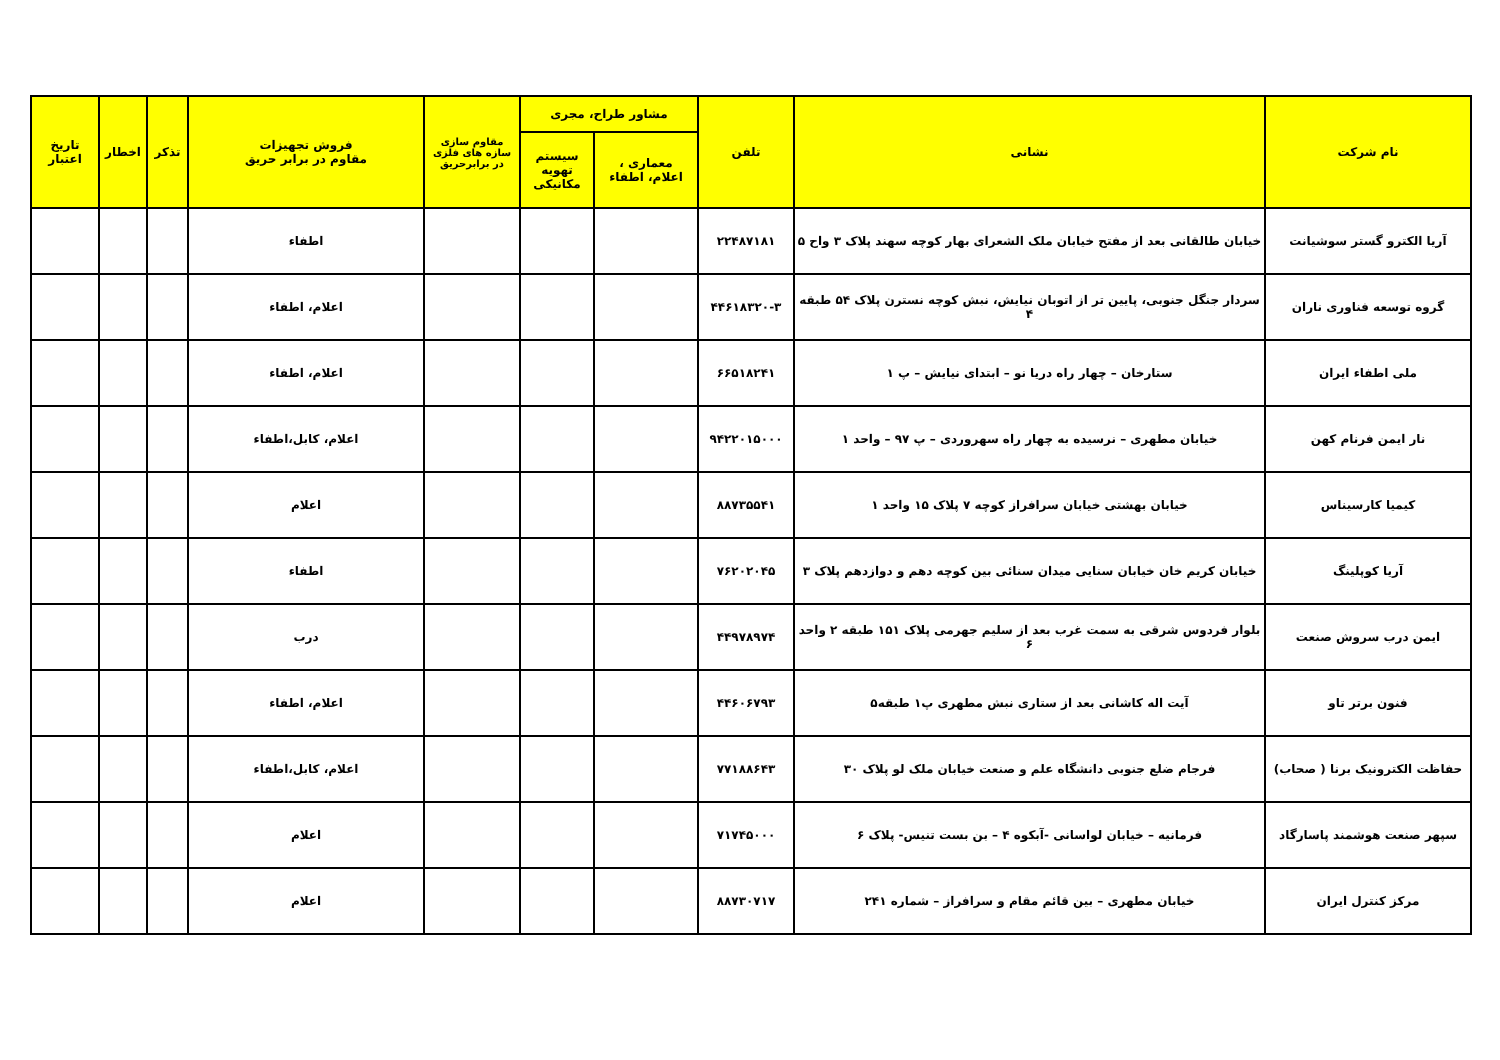| نام شرکت | نشانی | تلفن | مشاور طراح، مجری | | مقاوم سازی سازه های فلزی در برابرحریق | فروش تجهیزات مقاوم در برابر حریق | تذکر | اخطار | تاریخ اعتبار |
| --- | --- | --- | --- | --- | --- | --- | --- | --- | --- |
| | | | معماری ، اعلام، اطفاء | سیستم تهویه مکانیکی | | | | | |
| آریا الکترو گستر سوشیانت | خیابان طالقانی بعد از مفتح خیابان ملک الشعرای بهار کوچه سهند پلاک ۳ واح ۵ | ۲۲۴۸۷۱۸۱ | | | | اطفاء | | | |
| گروه توسعه فناوری ناران | سردار جنگل جنوبی، پایین تر از اتوبان نیایش، نبش کوچه نسترن پلاک ۵۴ طبقه ۴ | ۴۴۶۱۸۳۲۰-۳ | | | | اعلام، اطفاء | | | |
| ملی اطفاء ایران | ستارخان – چهار راه دریا نو – ابتدای نیایش – پ ۱ | ۶۶۵۱۸۲۴۱ | | | | اعلام، اطفاء | | | |
| نار ایمن فرنام کهن | خیابان مطهری – نرسیده به چهار راه سهروردی – پ ۹۷ – واحد ۱ | ۹۴۲۲۰۱۵۰۰۰ | | | | اعلام، کابل،اطفاء | | | |
| کیمیا کارسیناس | خیابان بهشتی خیابان سرافراز کوچه ۷ پلاک ۱۵ واحد ۱ | ۸۸۷۳۵۵۴۱ | | | | اعلام | | | |
| آریا کوپلینگ | خیابان کریم خان خیابان سنایی میدان سنائی بین کوچه دهم و دوازدهم پلاک ۳ | ۷۶۲۰۲۰۴۵ | | | | اطفاء | | | |
| ایمن درب سروش صنعت | بلوار فردوس شرقی به سمت غرب بعد از سلیم جهرمی پلاک ۱۵۱ طبقه ۲ واحد ۶ | ۴۴۹۷۸۹۷۴ | | | | درب | | | |
| فنون برتر تاو | آیت اله کاشانی بعد از ستاری نبش مطهری پ۱ طبقه۵ | ۴۴۶۰۶۷۹۳ | | | | اعلام، اطفاء | | | |
| حفاظت الکترونیک برنا ( صحاب) | فرجام ضلع جنوبی دانشگاه علم و صنعت خیابان ملک لو پلاک ۳۰ | ۷۷۱۸۸۶۴۳ | | | | اعلام، کابل،اطفاء | | | |
| سپهر صنعت هوشمند پاسارگاد | فرمانیه – خیابان لواسانی -آبکوه ۴ – بن بست تنیس- پلاک ۶ | ۷۱۷۴۵۰۰۰ | | | | اعلام | | | |
| مرکز کنترل ایران | خیابان مطهری – بین قائم مقام و سرافراز – شماره ۲۴۱ | ۸۸۷۳۰۷۱۷ | | | | اعلام | | | |